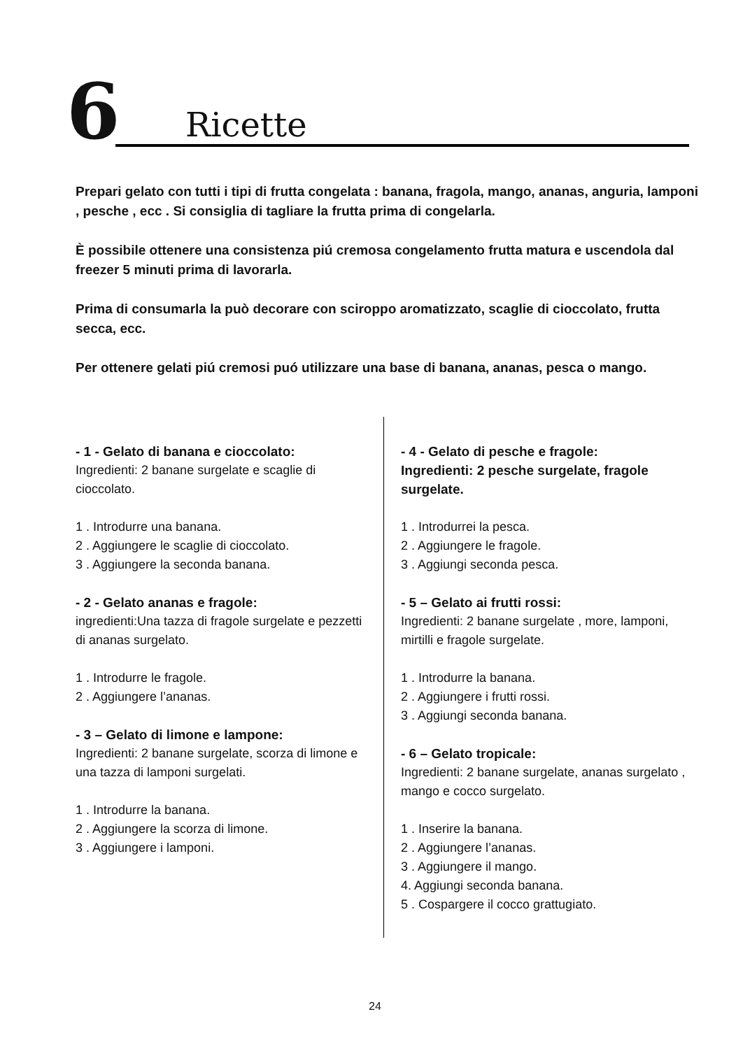6 Ricette
Prepari gelato con tutti i tipi di frutta congelata : banana, fragola, mango, ananas, anguria, lamponi , pesche , ecc . Si consiglia di tagliare la frutta prima di congelarla.
È possibile ottenere una consistenza piú cremosa congelamento frutta matura e uscendola dal freezer 5 minuti prima di lavorarla.
Prima di consumarla la può decorare con sciroppo aromatizzato, scaglie di cioccolato, frutta secca, ecc.
Per ottenere gelati piú cremosi puó utilizzare una base di banana, ananas, pesca o mango.
- 1 - Gelato di banana e cioccolato:
Ingredienti: 2 banane surgelate e scaglie di cioccolato.
1 . Introdurre una banana.
2 . Aggiungere le scaglie di cioccolato.
3 . Aggiungere la seconda banana.
- 2 - Gelato ananas e fragole:
ingredienti:Una tazza di fragole surgelate e pezzetti di ananas surgelato.
1 . Introdurre le fragole.
2 . Aggiungere l’ananas.
- 3 – Gelato di limone e lampone:
Ingredienti: 2 banane surgelate, scorza di limone e una tazza di lamponi surgelati.
1 . Introdurre la banana.
2 . Aggiungere la scorza di limone.
3 . Aggiungere i lamponi.
- 4 - Gelato di pesche e fragole:
Ingredienti: 2 pesche surgelate, fragole surgelate.
1 . Introdurrei la pesca.
2 . Aggiungere le fragole.
3 . Aggiungi seconda pesca.
- 5 – Gelato ai frutti rossi:
Ingredienti: 2 banane surgelate , more, lamponi, mirtilli e fragole surgelate.
1 . Introdurre la banana.
2 . Aggiungere i frutti rossi.
3 . Aggiungi seconda banana.
- 6 – Gelato tropicale:
Ingredienti: 2 banane surgelate, ananas surgelato , mango e cocco surgelato.
1 . Inserire la banana.
2 . Aggiungere l’ananas.
3 . Aggiungere il mango.
4. Aggiungi seconda banana.
5 . Cospargere il cocco grattugiato.
24